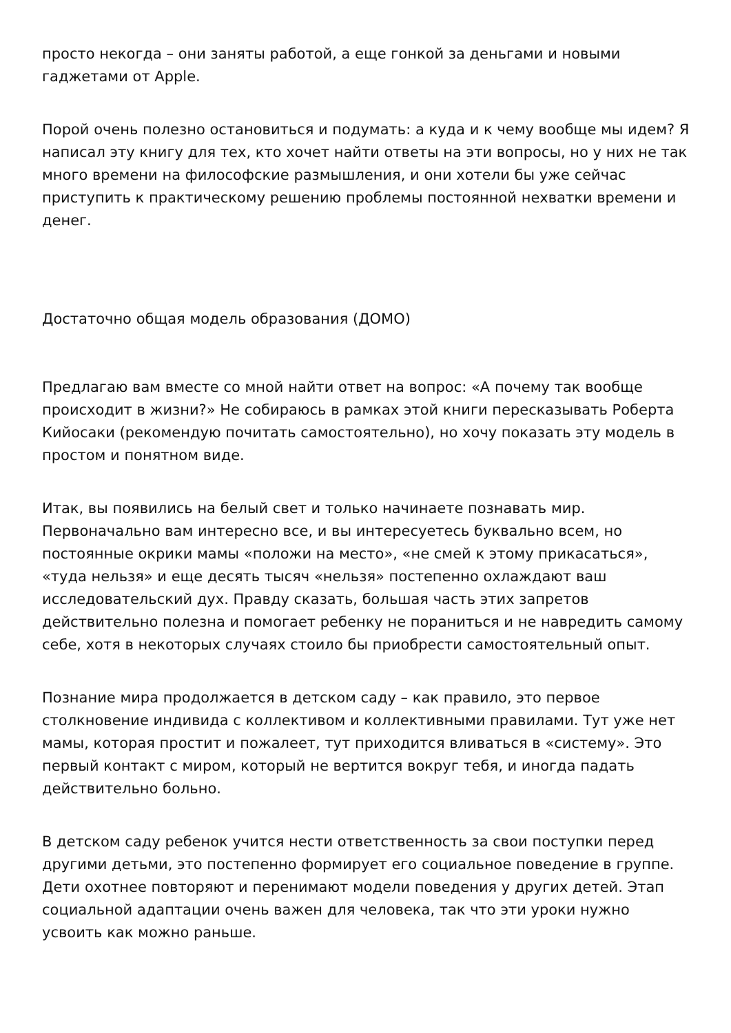просто некогда – они заняты работой, а еще гонкой за деньгами и новыми гаджетами от Apple.
Порой очень полезно остановиться и подумать: а куда и к чему вообще мы идем? Я написал эту книгу для тех, кто хочет найти ответы на эти вопросы, но у них не так много времени на философские размышления, и они хотели бы уже сейчас приступить к практическому решению проблемы постоянной нехватки времени и денег.
Достаточно общая модель образования (ДОМО)
Предлагаю вам вместе со мной найти ответ на вопрос: «А почему так вообще происходит в жизни?» Не собираюсь в рамках этой книги пересказывать Роберта Кийосаки (рекомендую почитать самостоятельно), но хочу показать эту модель в простом и понятном виде.
Итак, вы появились на белый свет и только начинаете познавать мир. Первоначально вам интересно все, и вы интересуетесь буквально всем, но постоянные окрики мамы «положи на место», «не смей к этому прикасаться», «туда нельзя» и еще десять тысяч «нельзя» постепенно охлаждают ваш исследовательский дух. Правду сказать, большая часть этих запретов действительно полезна и помогает ребенку не пораниться и не навредить самому себе, хотя в некоторых случаях стоило бы приобрести самостоятельный опыт.
Познание мира продолжается в детском саду – как правило, это первое столкновение индивида с коллективом и коллективными правилами. Тут уже нет мамы, которая простит и пожалеет, тут приходится вливаться в «систему». Это первый контакт с миром, который не вертится вокруг тебя, и иногда падать действительно больно.
В детском саду ребенок учится нести ответственность за свои поступки перед другими детьми, это постепенно формирует его социальное поведение в группе. Дети охотнее повторяют и перенимают модели поведения у других детей. Этап социальной адаптации очень важен для человека, так что эти уроки нужно усвоить как можно раньше.